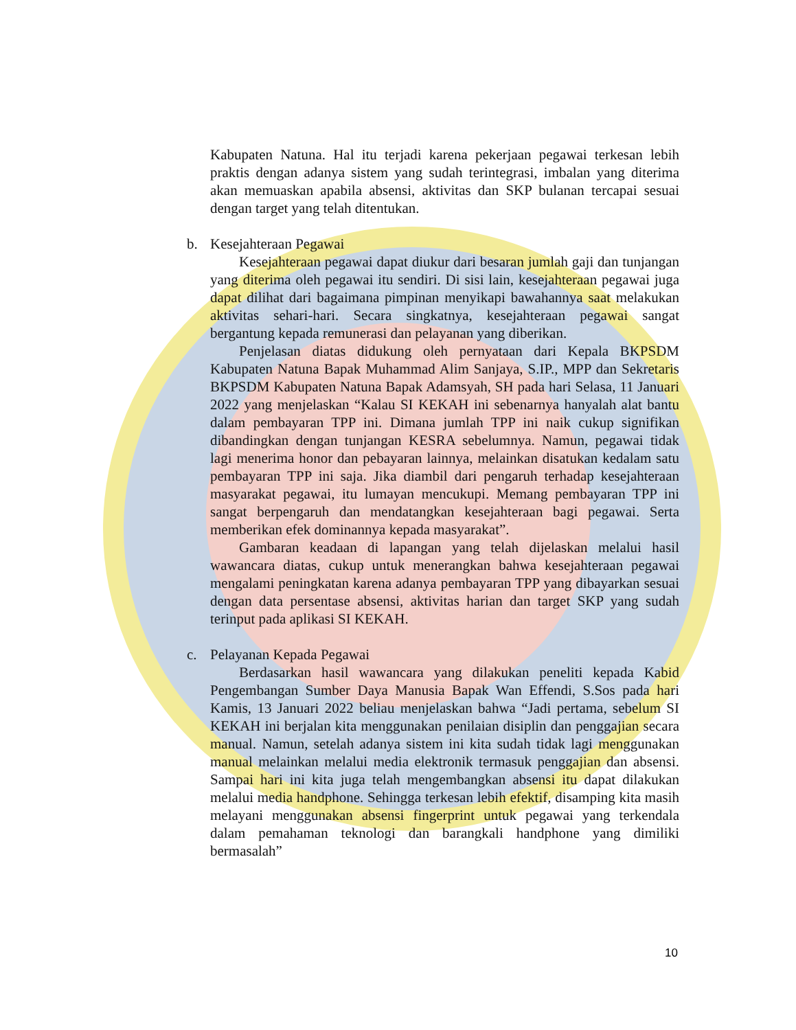Kabupaten Natuna. Hal itu terjadi karena pekerjaan pegawai terkesan lebih praktis dengan adanya sistem yang sudah terintegrasi, imbalan yang diterima akan memuaskan apabila absensi, aktivitas dan SKP bulanan tercapai sesuai dengan target yang telah ditentukan.
b. Kesejahteraan Pegawai
Kesejahteraan pegawai dapat diukur dari besaran jumlah gaji dan tunjangan yang diterima oleh pegawai itu sendiri. Di sisi lain, kesejahteraan pegawai juga dapat dilihat dari bagaimana pimpinan menyikapi bawahannya saat melakukan aktivitas sehari-hari. Secara singkatnya, kesejahteraan pegawai sangat bergantung kepada remunerasi dan pelayanan yang diberikan.
Penjelasan diatas didukung oleh pernyataan dari Kepala BKPSDM Kabupaten Natuna Bapak Muhammad Alim Sanjaya, S.IP., MPP dan Sekretaris BKPSDM Kabupaten Natuna Bapak Adamsyah, SH pada hari Selasa, 11 Januari 2022 yang menjelaskan “Kalau SI KEKAH ini sebenarnya hanyalah alat bantu dalam pembayaran TPP ini. Dimana jumlah TPP ini naik cukup signifikan dibandingkan dengan tunjangan KESRA sebelumnya. Namun, pegawai tidak lagi menerima honor dan pebayaran lainnya, melainkan disatukan kedalam satu pembayaran TPP ini saja. Jika diambil dari pengaruh terhadap kesejahteraan masyarakat pegawai, itu lumayan mencukupi. Memang pembayaran TPP ini sangat berpengaruh dan mendatangkan kesejahteraan bagi pegawai. Serta memberikan efek dominannya kepada masyarakat”.
Gambaran keadaan di lapangan yang telah dijelaskan melalui hasil wawancara diatas, cukup untuk menerangkan bahwa kesejahteraan pegawai mengalami peningkatan karena adanya pembayaran TPP yang dibayarkan sesuai dengan data persentase absensi, aktivitas harian dan target SKP yang sudah terinput pada aplikasi SI KEKAH.
c. Pelayanan Kepada Pegawai
Berdasarkan hasil wawancara yang dilakukan peneliti kepada Kabid Pengembangan Sumber Daya Manusia Bapak Wan Effendi, S.Sos pada hari Kamis, 13 Januari 2022 beliau menjelaskan bahwa “Jadi pertama, sebelum SI KEKAH ini berjalan kita menggunakan penilaian disiplin dan penggajian secara manual. Namun, setelah adanya sistem ini kita sudah tidak lagi menggunakan manual melainkan melalui media elektronik termasuk penggajian dan absensi. Sampai hari ini kita juga telah mengembangkan absensi itu dapat dilakukan melalui media handphone. Sehingga terkesan lebih efektif, disamping kita masih melayani menggunakan absensi fingerprint untuk pegawai yang terkendala dalam pemahaman teknologi dan barangkali handphone yang dimiliki bermasalah”
10